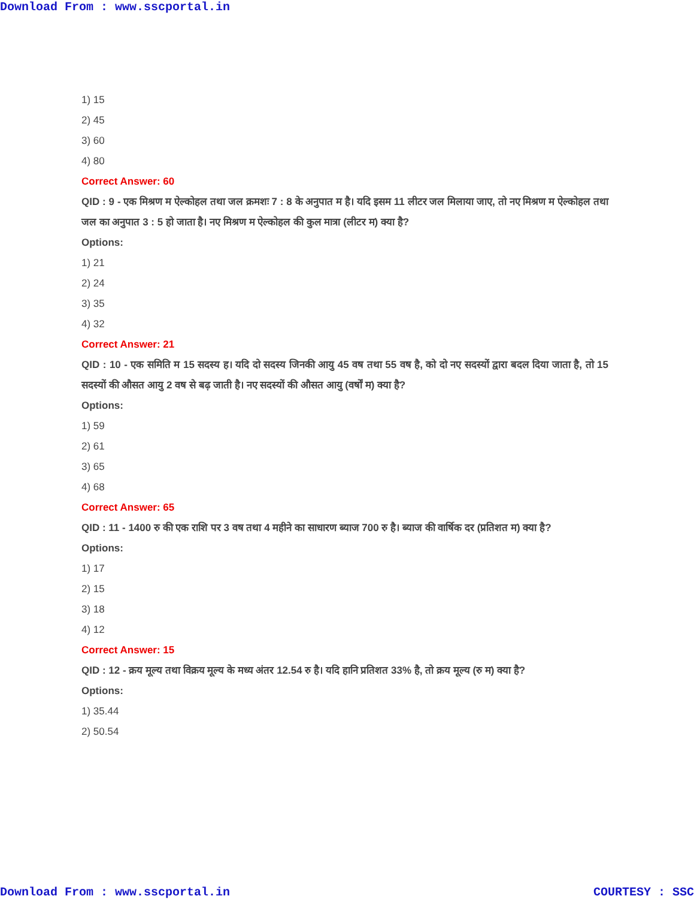Download From : www.sscportal.in
1) 15
2) 45
3) 60
4) 80
Correct Answer: 60
QID : 9 - एक मिश्रण म ऐल्कोहल तथा जल क्रमशः 7 : 8 के अनुपात म है। यदि इसम 11 लीटर जल मिलाया जाए, तो नए मिश्रण म ऐल्कोहल तथा जल का अनुपात 3 : 5 हो जाता है। नए मिश्रण म ऐल्कोहल की कुल मात्रा (लीटर म) क्या है?
Options:
1) 21
2) 24
3) 35
4) 32
Correct Answer: 21
QID : 10 - एक समिति म 15 सदस्य ह। यदि दो सदस्य जिनकी आयु 45 वष तथा 55 वष है, को दो नए सदस्यों द्वारा बदल दिया जाता है, तो 15 सदस्यों की औसत आयु 2 वष से बढ़ जाती है। नए सदस्यों की औसत आयु (वर्षों म) क्या है?
Options:
1) 59
2) 61
3) 65
4) 68
Correct Answer: 65
QID : 11 - 1400 रु की एक राशि पर 3 वष तथा 4 महीने का साधारण ब्याज 700 रु है। ब्याज की वार्षिक दर (प्रतिशत म) क्या है?
Options:
1) 17
2) 15
3) 18
4) 12
Correct Answer: 15
QID : 12 - क्रय मूल्य तथा विक्रय मूल्य के मध्य अंतर 12.54 रु है। यदि हानि प्रतिशत 33% है, तो क्रय मूल्य (रु म) क्या है?
Options:
1) 35.44
2) 50.54
Download From : www.sscportal.in COURTESY : SSC